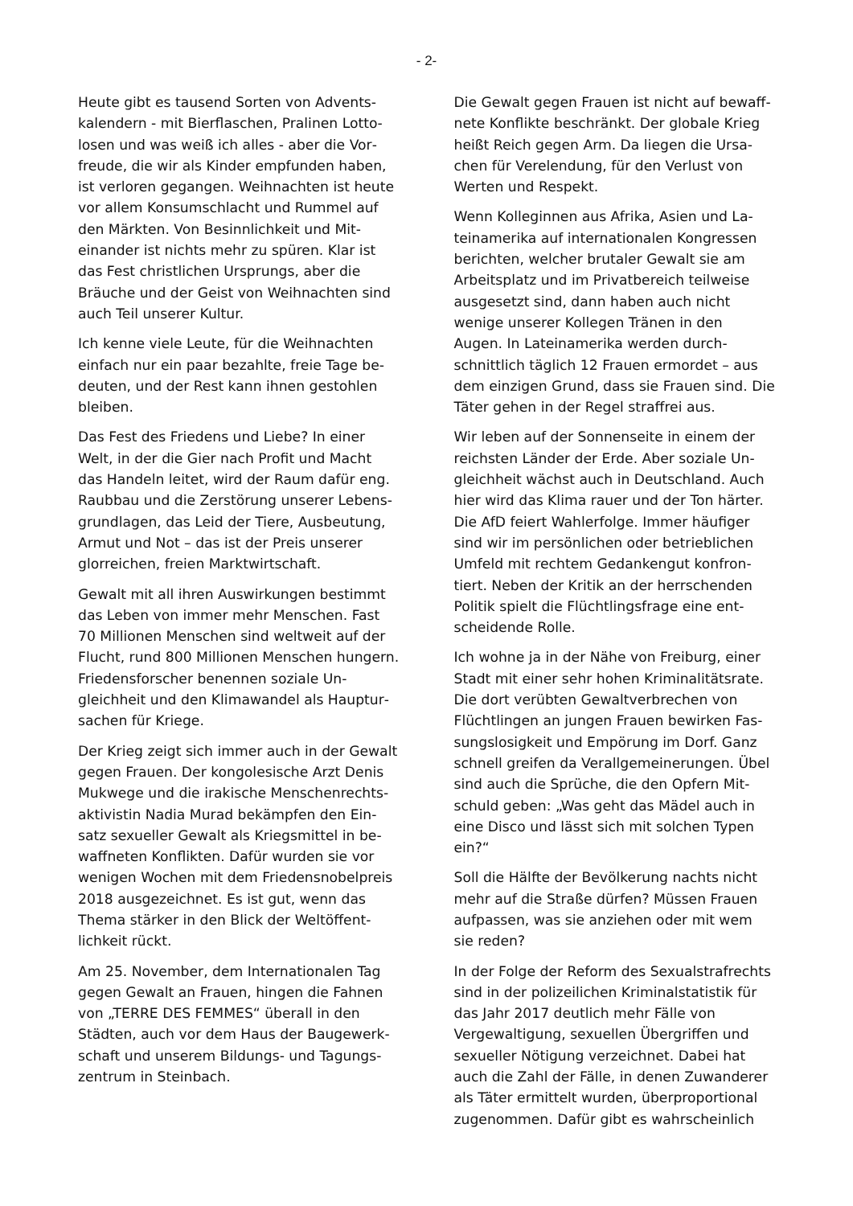- 2-
Heute gibt es tausend Sorten von Advents­kalendern - mit Bierflaschen, Pralinen Lotto­losen und was weiß ich alles - aber die Vor­freude, die wir als Kinder empfunden haben, ist verloren gegangen. Weihnachten ist heute vor allem Konsumschlacht und Rummel auf den Märkten. Von Besinnlichkeit und Mit­einander ist nichts mehr zu spüren. Klar ist das Fest christlichen Ursprungs, aber die Bräuche und der Geist von Weihnachten sind auch Teil unserer Kultur.
Ich kenne viele Leute, für die Weihnachten einfach nur ein paar bezahlte, freie Tage be­deuten, und der Rest kann ihnen gestohlen bleiben.
Das Fest des Friedens und Liebe? In einer Welt, in der die Gier nach Profit und Macht das Handeln leitet, wird der Raum dafür eng. Raubbau und die Zerstörung unserer Lebens­grundlagen, das Leid der Tiere, Ausbeutung, Armut und Not – das ist der Preis unserer glorreichen, freien Marktwirtschaft.
Gewalt mit all ihren Auswirkungen bestimmt das Leben von immer mehr Menschen. Fast 70 Millionen Menschen sind weltweit auf der Flucht, rund 800 Millionen Menschen hun­gern. Friedensforscher benennen soziale Un­gleichheit und den Klimawandel als Hauptur­sachen für Kriege.
Der Krieg zeigt sich immer auch in der Gewalt gegen Frauen. Der kongolesische Arzt Denis Mukwege und die irakische Menschenrechts­aktivistin Nadia Murad bekämpfen den Ein­satz sexueller Gewalt als Kriegsmittel in be­waffneten Konflikten. Dafür wurden sie vor wenigen Wochen mit dem Friedensnobelpreis 2018 ausgezeichnet. Es ist gut, wenn das Thema stärker in den Blick der Weltöffent­lichkeit rückt.
Am 25. November, dem Internationalen Tag gegen Gewalt an Frauen, hingen die Fahnen von „TERRE DES FEMMES“ überall in den Städten, auch vor dem Haus der Baugewerk­schaft und unserem Bildungs- und Tagungs­zentrum in Steinbach.
Die Gewalt gegen Frauen ist nicht auf bewaff­nete Konflikte beschränkt. Der globale Krieg heißt Reich gegen Arm. Da liegen die Ursa­chen für Verelendung, für den Verlust von Werten und Respekt.
Wenn Kolleginnen aus Afrika, Asien und La­teinamerika auf internationalen Kongressen berichten, welcher brutaler Gewalt sie am Arbeitsplatz und im Privatbereich teilweise ausgesetzt sind, dann haben auch nicht wenige unserer Kollegen Tränen in den Augen. In Lateinamerika werden durch­schnittlich täglich 12 Frauen ermordet – aus dem einzigen Grund, dass sie Frauen sind. Die Täter gehen in der Regel straffrei aus.
Wir leben auf der Sonnenseite in einem der reichsten Länder der Erde. Aber soziale Un­gleichheit wächst auch in Deutschland. Auch hier wird das Klima rauer und der Ton härter. Die AfD feiert Wahlerfolge. Immer häufiger sind wir im persönlichen oder betrieblichen Umfeld mit rechtem Gedankengut konfron­tiert. Neben der Kritik an der herrschenden Politik spielt die Flüchtlingsfrage eine ent­scheidende Rolle.
Ich wohne ja in der Nähe von Freiburg, einer Stadt mit einer sehr hohen Kriminalitätsrate. Die dort verübten Gewaltverbrechen von Flüchtlingen an jungen Frauen bewirken Fas­sungslosigkeit und Empörung im Dorf. Ganz schnell greifen da Verallgemeinerungen. Übel sind auch die Sprüche, die den Opfern Mit­schuld geben: „Was geht das Mädel auch in eine Disco und lässt sich mit solchen Typen ein?“
Soll die Hälfte der Bevölkerung nachts nicht mehr auf die Straße dürfen? Müssen Frauen aufpassen, was sie anziehen oder mit wem sie reden?
In der Folge der Reform des Sexualstrafrechts sind in der polizeilichen Kriminalstatistik für das Jahr 2017 deutlich mehr Fälle von Vergewaltigung, sexuellen Übergriffen und sexueller Nötigung verzeichnet. Dabei hat auch die Zahl der Fälle, in denen Zuwanderer als Täter ermittelt wurden, überproportional zugenommen. Dafür gibt es wahrscheinlich